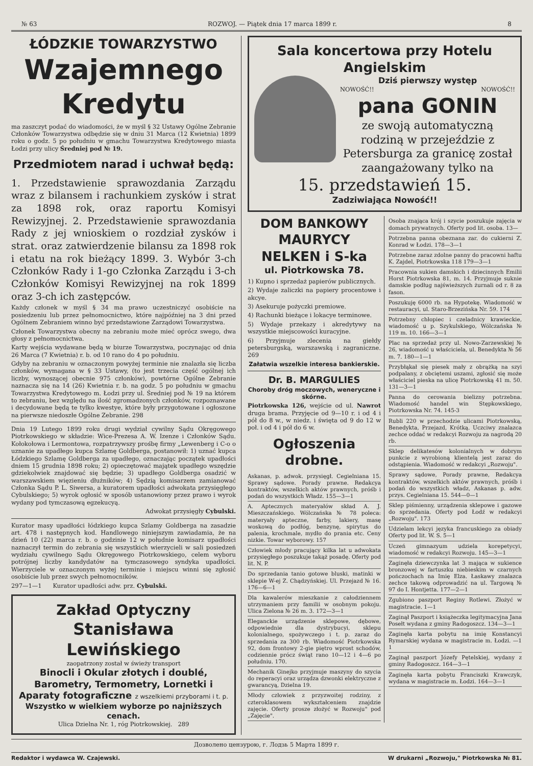№ 63 ROZWOJ. — Piątek dnia 17 marca 1899 r. 8
ŁÓDZKIE TOWARZYSTWO
Wzajemnego Kredytu
ma zaszczyt podać do wiadomości, że w myśl § 32 Ustawy Ogólne Zebranie Członków Towarzystwa odbędzie się w dniu 31 Marca (12 Kwietnia) 1899 roku o godz. 5 po południu w gmachu Towarzystwa Kredytowego miasta Łodzi przy ulicy Średniej pod № 19.
Przedmiotem narad i uchwał będą:
1. Przedstawienie sprawozdania Zarządu wraz z bilansem i rachunkiem zysków i strat za 1898 rok, oraz raportu Komisyi Rewizyjnej. 2. Przedstawienie sprawozdania Rady z jej wnioskiem o rozdział zysków i strat. oraz zatwierdzenie bilansu za 1898 rok i etatu na rok bieżący 1899. 3. Wybór 3-ch Członków Rady i 1-go Członka Zarządu i 3-ch Członków Komisyi Rewizyjnej na rok 1899 oraz 3-ch ich zastępców.
Każdy członek w myśl § 34 ma prawo uczestniczyć osobiście na posiedzeniu lub przez pełnomocnictwo, które najpóźniej na 3 dni przed Ogólnem Zebraniem winno być przedstawione Zarządowi Towarzystwa.
Członek Towarzystwa obecny na zebraniu może mieć oprócz swego, dwa głosy z pełnomocnictwa.
Karty wejścia wydawane będą w biurze Towarzystwa, poczynając od dnia 26 Marca (7 Kwietnia) r. b. od 10 rano do 4 po południu.
Gdyby na zebraniu w oznaczonym powyżej terminie nie znalazła się liczba członków, wymagana w § 33 Ustawy, (to jest trzecia część ogólnej ich liczby, wynoszącej obecnie 975 członków), powtórne Ogólne Zebranie naznacza się na 14 (26) Kwietnia r. b. na godz. 5 po południu w gmachu Towarzystwa Kredytowego m. Łodzi przy ul. Średniej pod № 19 na którem to zebraniu, bez względu na ilość zgromadzonych członków, rozpoznawane i decydowane będą te tylko kwestye, które były przygotowane i ogłoszone na pierwsze niedoszłe Ogólne Zebranie. 298
Dnia 19 Lutego 1899 roku drugi wydział cywilny Sądu Okręgowego Piotrkowskiego w składzie: Wice-Prezesa A. W. Izenze i Członków Sądu. Kołokołowa i Lermontowa, rozpatrzywszy prośbę firmy „Lewenberg i C-o o uznanie za upadłego kupca Szlamę Goldberga, postanowił: 1) uznać kupca Łódzkiego Szlamę Goldberga za upadłego, oznaczając początek upadłości dniem 15 grudnia 1898 roku; 2) opieczętować majątek upadłego wszędzie gdziekolwiek znajdować się będzie; 3) upadłego Goldberga osadzić w warszawskiem więzieniu dłużników; 4) Sędzią komisarzem zamianować Członka Sądu P. L. Siwersa, a kuratorem upadłości adwokata przysięgłego Cybulskiego; 5) wyrok ogłosić w sposób ustanowiony przez prawo i wyrok wydany pod tymczasową egzekucyą.
Adwokat przysięgły Cybulski.
Kurator masy upadłości łódzkiego kupca Szlamy Goldberga na zasadzie art. 478 i następnych kod. Handlowego niniejszym zawiadamia, że na dzień 10 (22) marca r. b. o godzinie 12 w południe komisarz upadłości naznaczył termin do zebrania się wszystkich wierzycieli w sali posiedzeń wydziału cywilnego Sądu Okręgowego Piotrkowskiego, celem wyboru potrójnej liczby kandydatów na tymczasowego syndyka upadłości. Wierzyciele w oznaczonym wyżej terminie i miejscu winni się zgłosić osobiście lub przez swych pełnomocników.
297—1—1 Kurator upadłości adw. prz. Cybulski.
Zakład Optyczny
Stanisława Lewińskiego
zaopatrzony został w świeży transport
Binocli i Okular złotych i doublé, Barometry, Termometry, Lornetki i Aparaty fotograficzne z wszelkiemi przyborami i t. p.
Wszystko w wielkiem wyborze po najniższych cenach.
Ulica Dzielna Nr. 1, róg Piotrkowskiej. 289
Sala koncertowa przy Hotelu Angielskim
Dziś pierwszy występ
NOWOŚĆ!! NOWOŚĆ!!
pana GONIN
ze swoją automatyczną rodziną w przejeździe z Petersburga za granicę został zaangażowany tylko na
15. przedstawień 15.
Zadziwiająca Nowość!!
DOM BANKOWY
MAURYCY NELKEN i S-ka
ul. Piotrkowska 78.
1) Kupno i sprzedaż papierów publicznych.
2) Wydaje zaliczki na papiery procentowe i akcye.
3) Asekuruje pożyczki premiowe.
4) Rachunki bieżące i lokacye terminowe.
5) Wydaje przekazy i akredytywy na wszystkie miejscowości kuracyjne.
6) Przyjmuje zlecenia na giełdy petersburgską, warszawską i zagraniczne. 269
Załatwia wszelkie interesa bankierskie.
Dr. B. MARGULIES
Choroby dróg moczowych, weneryczne i skórne.
Piotrkowska 126, wejście od ul. Nawrot druga brama. Przyjęcie od 9—10 r. i od 4 i pół do 8 w., w niedz. i święta od 9 do 12 w poł. i od 4 i pół do 6 w.
Ogłoszenia drobne.
Askanas, p. adwok. przysięgł. Cegielniana 15. Sprawy sądowe. Porady prawne. Redakcya kontraktów, wszelkich aktów prawnych, próśb i podań do wszystkich Władz. 155—3—1
A. Aptecznych materyałów skład A. J. Mieszczańskiego. Wólczańska № 78 poleca: materyały apteczne, farby, lakiery, masę woskową do podłóg, benzynę, spirytus do palenia, krochmale, mydło do prania etc. Ceny nizkie. Towar wyborowy. 157
Człowiek młody pracujący kilka lat u adwokata przysięgłego poszukuje takąż posadę. Oferty pod lit. N. P.
Do sprzedania tanio gotowe bluski, matinki w sklepie W-ej Z. Chądzyńskiej. Ul. Przejazd № 16. 176—6—1
Dla kawalerów mieszkanie z całodziennem utrzymaniem przy familii w osobnym pokoju. Ulica Zielona № 26 m. 3. 172—3—1
Eleganckie urządzenie sklepowe, dębowe, odpowiednie dla dystrybucyi, sklepu kolonialnego, spożywczego i t. p. zaraz do sprzedania za 300 rb. Wiadomość Piotrkowska 92, dom frontowy 2-gie piętro wprost schodów, codziennie prócz świąt rano 10—12 i 4—6 po południu. 170.
Mechanik Ginejko przyjmuje maszyny do szycia do reperacyi oraz urządza dzwonki elektryczne z gwarancyą, Dzielna 19.
Młody człowiek z przyzwoitej rodziny, z czteroklasowem wykształceniem znajdzie zajęcie. Oferty prosze złożyć w Rozwoju" pod „Zajęcie".
Osoba znająca krój i szycie poszukuje zajęcia w domach prywatnych. Oferty pod lit. osoba. 13—
Potrzebna panna obeznana zar. do cukierni Z. Konrad w Łodzi. 178—3—1
Potrzebne zaraz zdolne panny do pracowni haftu K. Zajdel, Piotrkowska 118 179—3—1
Pracownia sukien damskich i dziecinnych Emilii Horst Piotrkowska 81, m. 14. Przyjmuje suknie damskie podług najświeższych żurnali od r. 8 za fason.
Poszukuję 6000 rb. na Hypotekę. Wiadomość w restauracyi, ul. Staro-Brzezińska Nr. 59. 174
Potrzebny chłopiec i czeladnicy krawieckie, wiadomość u p. Szykulskiego, Wólczańska № 119 m. 10. 166—3—1
Plac na sprzedaż przy ul. Nowo-Zarzewskiej № 26, wiadomość u właściciela, ul. Benedykta № 56 m. 7. 180—1—1
Przybłąkał się piesek mały z obrążką na szyi podpalany, z obciętemi uszami, zgłosić się może właściciel pieska na ulicę Piotrkowską 41 m. 50. 131—3—1
Panna do cerowania bielizny potrzebna. Wiadomość handel win Stępkowskiego, Piotrkowska Nr. 74. 145-3
Rubli 220 w przechodzie ulicami Piotrkowską, Benedykta, Przejazd, Krótką. Uczciwy znalazca zechce oddać w redakcyi Rozwoju za nagrodą 20 rb.
Sklep delikatesów kolonialnych w dobrym punkcie z wyrobioną klientelą jest zaraz do odstąpienia. Wiadomość w redakcyi „Rozwoju".
Sprawy sądowe, Porady prawne, Redakcya kontraktów, wszelkich aktów prawnych, próśb i podań do wszystkich władz, Askanas p. adw. przys. Cegielniana 15. 544—0—1
Sklep piśmienny, urządzenia sklepowe i gazowe do sprzedania. Oferty pod Łodź w redakcyi „Rozwoju". 173
Udzielam lekcyi języka francuskiego za obiady Oferty pod lit. W. S. 5—1
Uczeń gimnazyum udziela korepetycyi, wiadomość w redakcyi Rozwoju. 145—3—1
Zaginęła dziewczynka lat 3 mająca w sukience bronzowej w fartuszku niebieskim w czarnych pończochach na Imię Elza. Łaskawy znalazca zechce takową odprowadzić na ul. Targową № 97 do I. Hontjetta. 177—2—1
Zgubiono paszport Reginy Rotlewi. Złożyć w magistracie. 1—1
Zaginął Paszport i książeczka legitymacyjna Jana Posełt wydana z gminy Radogoszcz. 134—3—1
Zaginęła karta pobytu na imię Konstancyi Rymarskiej wydana w magistracie m. Łodzi. —1 1
Zaginął paszport Józefy Pętelskiej, wydany z gminy Radogoszcz. 164—3—1
Zaginęła karta pobytu Franciszki Krawczyk, wydana w magistracie m. Łodzi. 164—3—1
Дозволено цензурою, г. Лодзь 5 Марта 1899 г.
Redaktor i wydawca W. Czajewski. W drukarni „Rozwoju," Piotrkowska № 81.